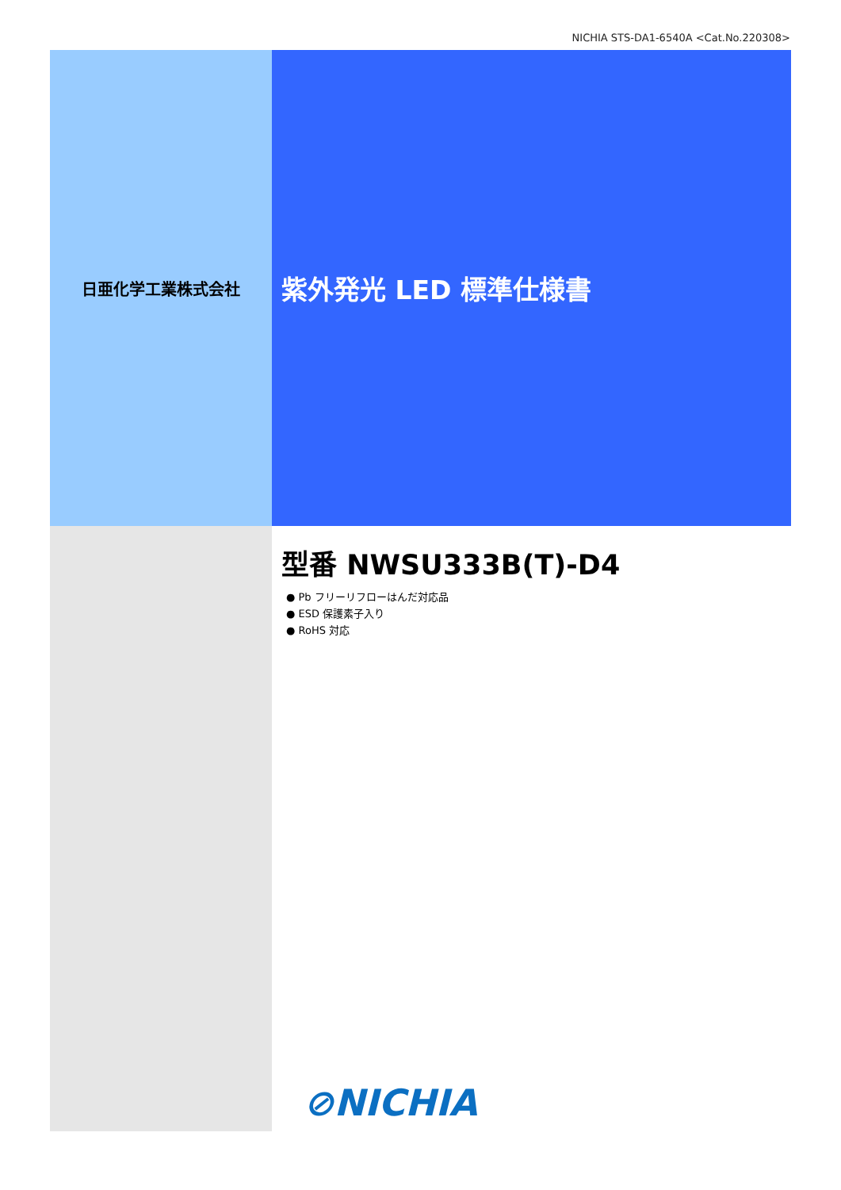NICHIA STS-DA1-6540A <Cat.No.220308>
日亜化学工業株式会社
紫外発光 LED 標準仕様書
型番 NWSU333B(T)-D4
● Pb フリーリフローはんだ対応品
● ESD 保護素子入り
● RoHS 対応
⊘NICHIA